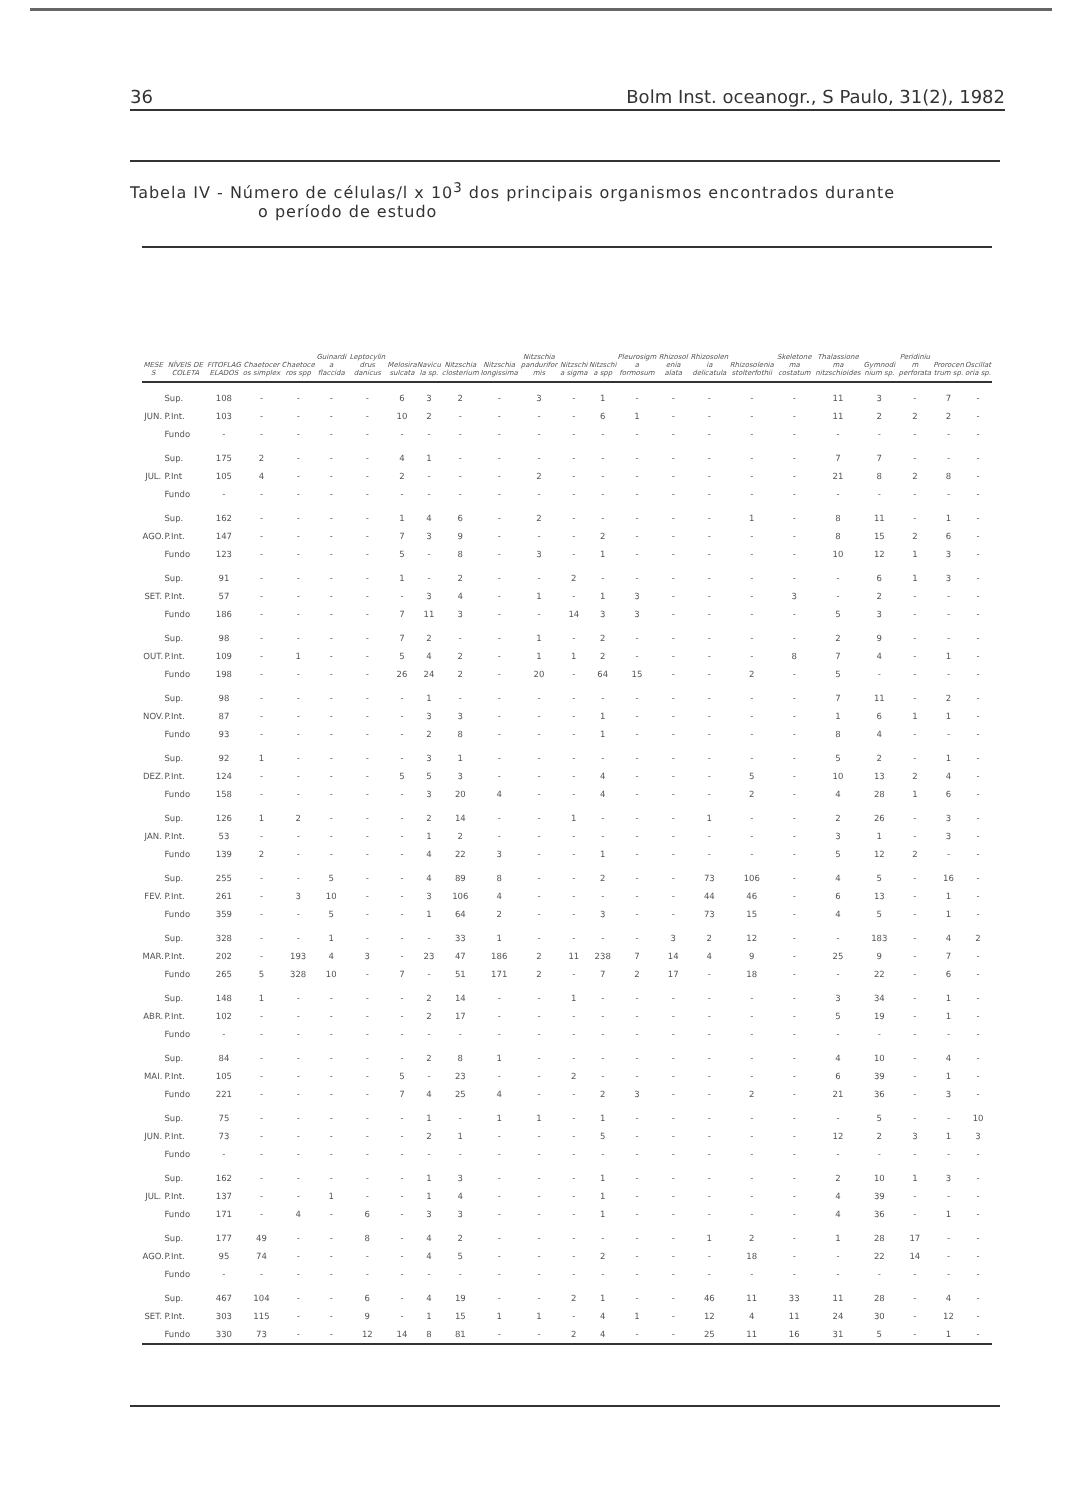36 Bolm Inst. oceanogr., S Paulo, 31(2), 1982
Tabela IV - Número de células/l x 10<sup>3</sup> dos principais organismos encontrados durante
o período de estudo
| MESES | NÍVEIS DE COLETA | FITOFLAGELADOS | Chaetoceros simplex | Chaetoceros spp | Guinardia flaccida | Leptocylindrus danicus | Melosira sulcata | Navicula sp. | Nitzschia closterium | Nitzschia longissima | Nitzschia panduriformis | Nitzschia sigma | Nitzschia spp | Pleurosigma formosum | Rhizosolenia alata | Rhizosolenia delicatula | Rhizosolenia stolterfothii | Skeletonema costatum | Thalassionema nitzschioides | Gymnodinium sp. | Peridinium perforata | Prorocentrum sp. | Oscillatoria sp. |
| --- | --- | --- | --- | --- | --- | --- | --- | --- | --- | --- | --- | --- | --- | --- | --- | --- | --- | --- | --- | --- | --- | --- | --- |
| | Sup. | 108 | - | - | - | - | 6 | 3 | 2 | - | 3 | - | 1 | - | - | - | - | - | 11 | 3 | - | 7 | - |
| JUN. | P.Int. | 103 | - | - | - | - | 10 | 2 | - | - | - | - | 6 | 1 | - | - | - | - | 11 | 2 | 2 | 2 | - |
| | Fundo | - | - | - | - | - | - | - | - | - | - | - | - | - | - | - | - | - | - | - | - | - | - |
| | Sup. | 175 | 2 | - | - | - | 4 | 1 | - | - | - | - | - | - | - | - | - | - | 7 | 7 | - | - | - |
| JUL. | P.Int | 105 | 4 | - | - | - | 2 | - | - | - | 2 | - | - | - | - | - | - | - | 21 | 8 | 2 | 8 | - |
| | Fundo | - | - | - | - | - | - | - | - | - | - | - | - | - | - | - | - | - | - | - | - | - | - |
| | Sup. | 162 | - | - | - | - | 1 | 4 | 6 | - | 2 | - | - | - | - | - | 1 | - | 8 | 11 | - | 1 | - |
| AGO. | P.Int. | 147 | - | - | - | - | 7 | 3 | 9 | - | - | - | 2 | - | - | - | - | - | 8 | 15 | 2 | 6 | - |
| | Fundo | 123 | - | - | - | - | 5 | - | 8 | - | 3 | - | 1 | - | - | - | - | - | 10 | 12 | 1 | 3 | - |
| | Sup. | 91 | - | - | - | - | 1 | - | 2 | - | - | 2 | - | - | - | - | - | - | - | 6 | 1 | 3 | - |
| SET. | P.Int. | 57 | - | - | - | - | - | 3 | 4 | - | 1 | - | 1 | 3 | - | - | - | 3 | - | 2 | - | - | - |
| | Fundo | 186 | - | - | - | - | 7 | 11 | 3 | - | - | 14 | 3 | 3 | - | - | - | - | 5 | 3 | - | - | - |
| | Sup. | 98 | - | - | - | - | 7 | 2 | - | - | 1 | - | 2 | - | - | - | - | - | 2 | 9 | - | - | - |
| OUT. | P.Int. | 109 | - | 1 | - | - | 5 | 4 | 2 | - | 1 | 1 | 2 | - | - | - | - | 8 | 7 | 4 | - | 1 | - |
| | Fundo | 198 | - | - | - | - | 26 | 24 | 2 | - | 20 | - | 64 | 15 | - | - | 2 | - | 5 | - | - | - | - |
| | Sup. | 98 | - | - | - | - | - | 1 | - | - | - | - | - | - | - | - | - | - | 7 | 11 | - | 2 | - |
| NOV. | P.Int. | 87 | - | - | - | - | - | 3 | 3 | - | - | - | 1 | - | - | - | - | - | 1 | 6 | 1 | 1 | - |
| | Fundo | 93 | - | - | - | - | - | 2 | 8 | - | - | - | 1 | - | - | - | - | - | 8 | 4 | - | - | - |
| | Sup. | 92 | 1 | - | - | - | - | 3 | 1 | - | - | - | - | - | - | - | - | - | 5 | 2 | - | 1 | - |
| DEZ. | P.Int. | 124 | - | - | - | - | 5 | 5 | 3 | - | - | - | 4 | - | - | - | 5 | - | 10 | 13 | 2 | 4 | - |
| | Fundo | 158 | - | - | - | - | - | 3 | 20 | 4 | - | - | 4 | - | - | - | 2 | - | 4 | 28 | 1 | 6 | - |
| | Sup. | 126 | 1 | 2 | - | - | - | 2 | 14 | - | - | 1 | - | - | - | 1 | - | - | 2 | 26 | - | 3 | - |
| JAN. | P.Int. | 53 | - | - | - | - | - | 1 | 2 | - | - | - | - | - | - | - | - | - | 3 | 1 | - | 3 | - |
| | Fundo | 139 | 2 | - | - | - | - | 4 | 22 | 3 | - | - | 1 | - | - | - | - | - | 5 | 12 | 2 | - | - |
| | Sup. | 255 | - | - | 5 | - | - | 4 | 89 | 8 | - | - | 2 | - | - | 73 | 106 | - | 4 | 5 | - | 16 | - |
| FEV. | P.Int. | 261 | - | 3 | 10 | - | - | 3 | 106 | 4 | - | - | - | - | - | 44 | 46 | - | 6 | 13 | - | 1 | - |
| | Fundo | 359 | - | - | 5 | - | - | 1 | 64 | 2 | - | - | 3 | - | - | 73 | 15 | - | 4 | 5 | - | 1 | - |
| | Sup. | 328 | - | - | 1 | - | - | - | 33 | 1 | - | - | - | - | 3 | 2 | 12 | - | - | 183 | - | 4 | 2 |
| MAR. | P.Int. | 202 | - | 193 | 4 | 3 | - | 23 | 47 | 186 | 2 | 11 | 238 | 7 | 14 | 4 | 9 | - | 25 | 9 | - | 7 | - |
| | Fundo | 265 | 5 | 328 | 10 | - | 7 | - | 51 | 171 | 2 | - | 7 | 2 | 17 | - | 18 | - | - | 22 | - | 6 | - |
| | Sup. | 148 | 1 | - | - | - | - | 2 | 14 | - | - | 1 | - | - | - | - | - | - | 3 | 34 | - | 1 | - |
| ABR. | P.Int. | 102 | - | - | - | - | - | 2 | 17 | - | - | - | - | - | - | - | - | - | 5 | 19 | - | 1 | - |
| | Fundo | - | - | - | - | - | - | - | - | - | - | - | - | - | - | - | - | - | - | - | - | - | - |
| | Sup. | 84 | - | - | - | - | - | 2 | 8 | 1 | - | - | - | - | - | - | - | - | 4 | 10 | - | 4 | - |
| MAI. | P.Int. | 105 | - | - | - | - | 5 | - | 23 | - | - | 2 | - | - | - | - | - | - | 6 | 39 | - | 1 | - |
| | Fundo | 221 | - | - | - | - | 7 | 4 | 25 | 4 | - | - | 2 | 3 | - | - | 2 | - | 21 | 36 | - | 3 | - |
| | Sup. | 75 | - | - | - | - | - | 1 | - | 1 | 1 | - | 1 | - | - | - | - | - | - | 5 | - | - | 10 |
| JUN. | P.Int. | 73 | - | - | - | - | - | 2 | 1 | - | - | - | 5 | - | - | - | - | - | 12 | 2 | 3 | 1 | 3 |
| | Fundo | - | - | - | - | - | - | - | - | - | - | - | - | - | - | - | - | - | - | - | - | - | - |
| | Sup. | 162 | - | - | - | - | - | 1 | 3 | - | - | - | 1 | - | - | - | - | - | 2 | 10 | 1 | 3 | - |
| JUL. | P.Int. | 137 | - | - | 1 | - | - | 1 | 4 | - | - | - | 1 | - | - | - | - | - | 4 | 39 | - | - | - |
| | Fundo | 171 | - | 4 | - | 6 | - | 3 | 3 | - | - | - | 1 | - | - | - | - | - | 4 | 36 | - | 1 | - |
| | Sup. | 177 | 49 | - | - | 8 | - | 4 | 2 | - | - | - | - | - | - | 1 | 2 | - | 1 | 28 | 17 | - | - |
| AGO. | P.Int. | 95 | 74 | - | - | - | - | 4 | 5 | - | - | - | 2 | - | - | - | 18 | - | - | 22 | 14 | - | - |
| | Fundo | - | - | - | - | - | - | - | - | - | - | - | - | - | - | - | - | - | - | - | - | - | - |
| | Sup. | 467 | 104 | - | - | 6 | - | 4 | 19 | - | - | 2 | 1 | - | - | 46 | 11 | 33 | 11 | 28 | - | 4 | - |
| SET. | P.Int. | 303 | 115 | - | - | 9 | - | 1 | 15 | 1 | 1 | - | 4 | 1 | - | 12 | 4 | 11 | 24 | 30 | - | 12 | - |
| | Fundo | 330 | 73 | - | - | 12 | 14 | 8 | 81 | - | - | 2 | 4 | - | - | 25 | 11 | 16 | 31 | 5 | - | 1 | - |